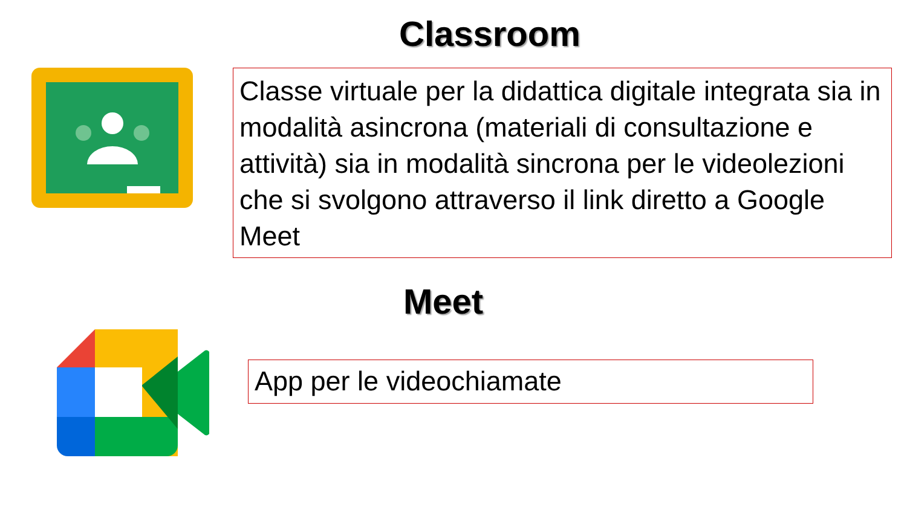Classroom
Classe virtuale per la didattica digitale integrata sia in modalità asincrona (materiali di consultazione e attività) sia in modalità sincrona per le videolezioni che si svolgono attraverso il link diretto a Google Meet
Meet
App per le videochiamate